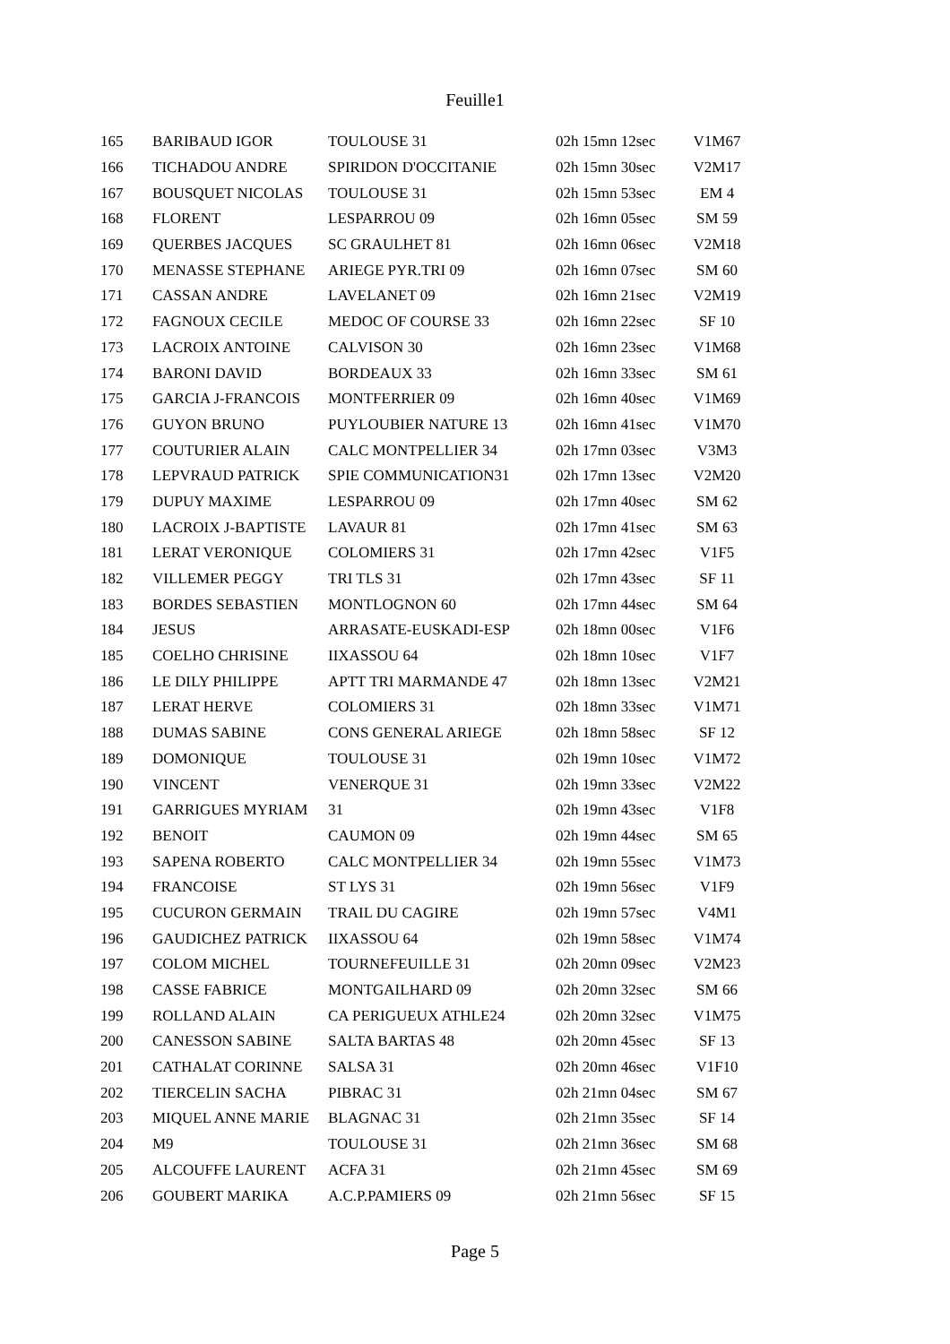Feuille1
| 165 | BARIBAUD IGOR | TOULOUSE 31 | 02h 15mn 12sec | V1M67 |
| 166 | TICHADOU ANDRE | SPIRIDON D'OCCITANIE | 02h 15mn 30sec | V2M17 |
| 167 | BOUSQUET NICOLAS | TOULOUSE 31 | 02h 15mn 53sec | EM 4 |
| 168 | FLORENT | LESPARROU 09 | 02h 16mn 05sec | SM 59 |
| 169 | QUERBES JACQUES | SC GRAULHET 81 | 02h 16mn 06sec | V2M18 |
| 170 | MENASSE STEPHANE | ARIEGE PYR.TRI 09 | 02h 16mn 07sec | SM 60 |
| 171 | CASSAN ANDRE | LAVELANET 09 | 02h 16mn 21sec | V2M19 |
| 172 | FAGNOUX CECILE | MEDOC OF COURSE 33 | 02h 16mn 22sec | SF 10 |
| 173 | LACROIX ANTOINE | CALVISON 30 | 02h 16mn 23sec | V1M68 |
| 174 | BARONI DAVID | BORDEAUX 33 | 02h 16mn 33sec | SM 61 |
| 175 | GARCIA J-FRANCOIS | MONTFERRIER 09 | 02h 16mn 40sec | V1M69 |
| 176 | GUYON BRUNO | PUYLOUBIER NATURE 13 | 02h 16mn 41sec | V1M70 |
| 177 | COUTURIER ALAIN | CALC MONTPELLIER 34 | 02h 17mn 03sec | V3M3 |
| 178 | LEPVRAUD PATRICK | SPIE COMMUNICATION31 | 02h 17mn 13sec | V2M20 |
| 179 | DUPUY MAXIME | LESPARROU 09 | 02h 17mn 40sec | SM 62 |
| 180 | LACROIX J-BAPTISTE | LAVAUR 81 | 02h 17mn 41sec | SM 63 |
| 181 | LERAT VERONIQUE | COLOMIERS 31 | 02h 17mn 42sec | V1F5 |
| 182 | VILLEMER PEGGY | TRI TLS 31 | 02h 17mn 43sec | SF 11 |
| 183 | BORDES SEBASTIEN | MONTLOGNON 60 | 02h 17mn 44sec | SM 64 |
| 184 | JESUS | ARRASATE-EUSKADI-ESP | 02h 18mn 00sec | V1F6 |
| 185 | COELHO CHRISINE | IIXASSOU 64 | 02h 18mn 10sec | V1F7 |
| 186 | LE DILY PHILIPPE | APTT TRI MARMANDE 47 | 02h 18mn 13sec | V2M21 |
| 187 | LERAT HERVE | COLOMIERS 31 | 02h 18mn 33sec | V1M71 |
| 188 | DUMAS SABINE | CONS GENERAL ARIEGE | 02h 18mn 58sec | SF 12 |
| 189 | DOMONIQUE | TOULOUSE 31 | 02h 19mn 10sec | V1M72 |
| 190 | VINCENT | VENERQUE 31 | 02h 19mn 33sec | V2M22 |
| 191 | GARRIGUES MYRIAM | 31 | 02h 19mn 43sec | V1F8 |
| 192 | BENOIT | CAUMON 09 | 02h 19mn 44sec | SM 65 |
| 193 | SAPENA ROBERTO | CALC MONTPELLIER 34 | 02h 19mn 55sec | V1M73 |
| 194 | FRANCOISE | ST LYS 31 | 02h 19mn 56sec | V1F9 |
| 195 | CUCURON GERMAIN | TRAIL DU CAGIRE | 02h 19mn 57sec | V4M1 |
| 196 | GAUDICHEZ PATRICK | IIXASSOU 64 | 02h 19mn 58sec | V1M74 |
| 197 | COLOM MICHEL | TOURNEFEUILLE 31 | 02h 20mn 09sec | V2M23 |
| 198 | CASSE FABRICE | MONTGAILHARD 09 | 02h 20mn 32sec | SM 66 |
| 199 | ROLLAND ALAIN | CA PERIGUEUX ATHLE24 | 02h 20mn 32sec | V1M75 |
| 200 | CANESSON SABINE | SALTA BARTAS 48 | 02h 20mn 45sec | SF 13 |
| 201 | CATHALAT CORINNE | SALSA 31 | 02h 20mn 46sec | V1F10 |
| 202 | TIERCELIN SACHA | PIBRAC 31 | 02h 21mn 04sec | SM 67 |
| 203 | MIQUEL ANNE MARIE | BLAGNAC 31 | 02h 21mn 35sec | SF 14 |
| 204 | M9 | TOULOUSE 31 | 02h 21mn 36sec | SM 68 |
| 205 | ALCOUFFE LAURENT | ACFA 31 | 02h 21mn 45sec | SM 69 |
| 206 | GOUBERT MARIKA | A.C.P.PAMIERS 09 | 02h 21mn 56sec | SF 15 |
Page 5